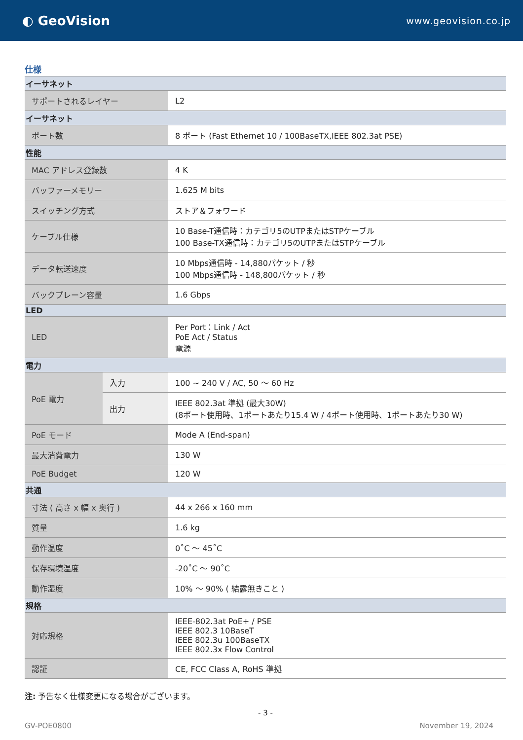◐ GeoVision
www.geovision.co.jp
仕様
| イーサネット | | |
| サポートされるレイヤー | | L2 |
| イーサネット | | |
| ポート数 | | 8 ポート (Fast Ethernet 10 / 100BaseTX,IEEE 802.3at PSE) |
| 性能 | | |
| MAC アドレス登録数 | | 4 K |
| バッファーメモリー | | 1.625 M bits |
| スイッチング方式 | | ストア＆フォワード |
| ケーブル仕様 | | 10 Base-T通信時：カテゴリ5のUTPまたはSTPケーブル 100 Base-TX通信時：カテゴリ5のUTPまたはSTPケーブル |
| データ転送速度 | | 10 Mbps通信時 - 14,880パケット / 秒 100 Mbps通信時 - 148,800パケット / 秒 |
| バックプレーン容量 | | 1.6 Gbps |
| LED | | |
| LED | | Per Port：Link / Act PoE Act / Status 電源 |
| 電力 | | |
| PoE 電力 | 入力 | 100 ~ 240 V / AC, 50 ～ 60 Hz |
| | 出力 | IEEE 802.3at 準拠 (最大30W) (8ポート使用時、1ポートあたり15.4 W / 4ポート使用時、1ポートあたり30 W) |
| PoE モード | | Mode A (End-span) |
| 最大消費電力 | | 130 W |
| PoE Budget | | 120 W |
| 共通 | | |
| 寸法 ( 高さ x 幅 x 奥行 ) | | 44 x 266 x 160 mm |
| 質量 | | 1.6 kg |
| 動作温度 | | 0˚C ～ 45˚C |
| 保存環境温度 | | -20˚C ～ 90˚C |
| 動作湿度 | | 10% ～ 90% ( 結露無きこと ) |
| 規格 | | |
| 対応規格 | | IEEE-802.3at PoE+ / PSE IEEE 802.3 10BaseT IEEE 802.3u 100BaseTX IEEE 802.3x Flow Control |
| 認証 | | CE, FCC Class A, RoHS 準拠 |
注: 予告なく仕様変更になる場合がございます。
- 3 -
GV-POE0800 November 19, 2024